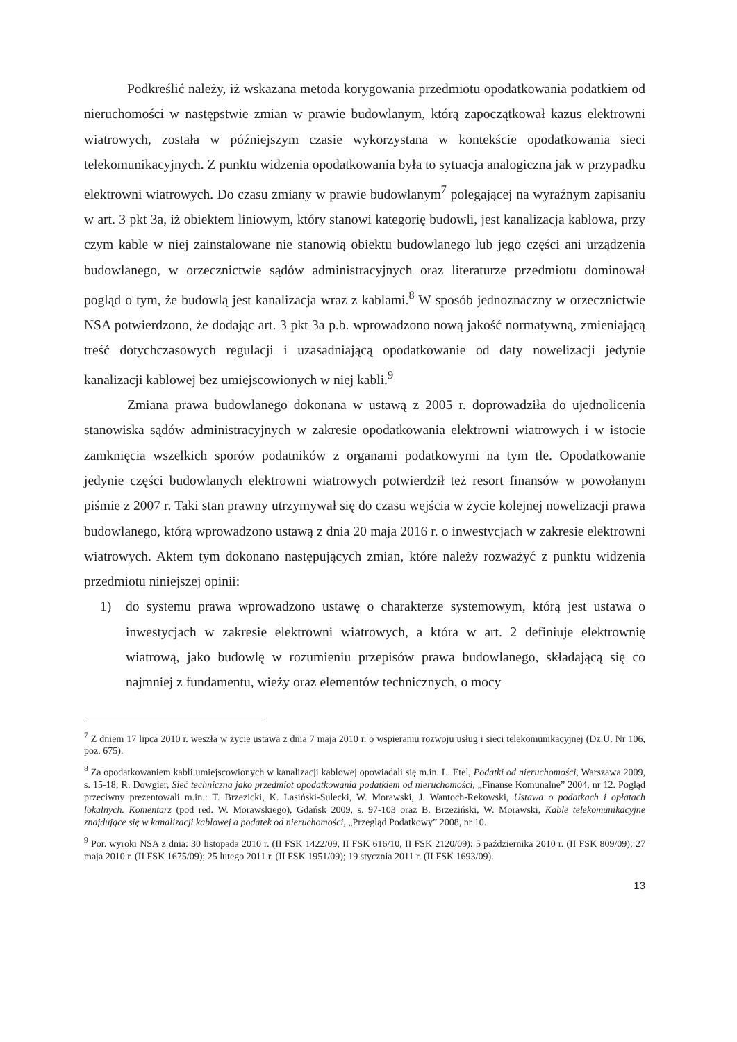Podkreślić należy, iż wskazana metoda korygowania przedmiotu opodatkowania podatkiem od nieruchomości w następstwie zmian w prawie budowlanym, którą zapoczątkował kazus elektrowni wiatrowych, została w późniejszym czasie wykorzystana w kontekście opodatkowania sieci telekomunikacyjnych. Z punktu widzenia opodatkowania była to sytuacja analogiczna jak w przypadku elektrowni wiatrowych. Do czasu zmiany w prawie budowlanym<sup>7</sup> polegającej na wyraźnym zapisaniu w art. 3 pkt 3a, iż obiektem liniowym, który stanowi kategorię budowli, jest kanalizacja kablowa, przy czym kable w niej zainstalowane nie stanowią obiektu budowlanego lub jego części ani urządzenia budowlanego, w orzecznictwie sądów administracyjnych oraz literaturze przedmiotu dominował pogląd o tym, że budowlą jest kanalizacja wraz z kablami.<sup>8</sup> W sposób jednoznaczny w orzecznictwie NSA potwierdzono, że dodając art. 3 pkt 3a p.b. wprowadzono nową jakość normatywną, zmieniającą treść dotychczasowych regulacji i uzasadniającą opodatkowanie od daty nowelizacji jedynie kanalizacji kablowej bez umiejscowionych w niej kabli.<sup>9</sup>
Zmiana prawa budowlanego dokonana w ustawą z 2005 r. doprowadziła do ujednolicenia stanowiska sądów administracyjnych w zakresie opodatkowania elektrowni wiatrowych i w istocie zamknięcia wszelkich sporów podatników z organami podatkowymi na tym tle. Opodatkowanie jedynie części budowlanych elektrowni wiatrowych potwierdził też resort finansów w powołanym piśmie z 2007 r. Taki stan prawny utrzymywał się do czasu wejścia w życie kolejnej nowelizacji prawa budowlanego, którą wprowadzono ustawą z dnia 20 maja 2016 r. o inwestycjach w zakresie elektrowni wiatrowych. Aktem tym dokonano następujących zmian, które należy rozważyć z punktu widzenia przedmiotu niniejszej opinii:
1) do systemu prawa wprowadzono ustawę o charakterze systemowym, którą jest ustawa o inwestycjach w zakresie elektrowni wiatrowych, a która w art. 2 definiuje elektrownię wiatrową, jako budowlę w rozumieniu przepisów prawa budowlanego, składającą się co najmniej z fundamentu, wieży oraz elementów technicznych, o mocy
<sup>7</sup> Z dniem 17 lipca 2010 r. weszła w życie ustawa z dnia 7 maja 2010 r. o wspieraniu rozwoju usług i sieci telekomunikacyjnej (Dz.U. Nr 106, poz. 675).
<sup>8</sup> Za opodatkowaniem kabli umiejscowionych w kanalizacji kablowej opowiadali się m.in. L. Etel, Podatki od nieruchomości, Warszawa 2009, s. 15-18; R. Dowgier, Sieć techniczna jako przedmiot opodatkowania podatkiem od nieruchomości, „Finanse Komunalne” 2004, nr 12. Pogląd przeciwny prezentowali m.in.: T. Brzezicki, K. Lasiński-Sulecki, W. Morawski, J. Wantoch-Rekowski, Ustawa o podatkach i opłatach lokalnych. Komentarz (pod red. W. Morawskiego), Gdańsk 2009, s. 97-103 oraz B. Brzeziński, W. Morawski, Kable telekomunikacyjne znajdujące się w kanalizacji kablowej a podatek od nieruchomości, „Przegląd Podatkowy” 2008, nr 10.
<sup>9</sup> Por. wyroki NSA z dnia: 30 listopada 2010 r. (II FSK 1422/09, II FSK 616/10, II FSK 2120/09): 5 października 2010 r. (II FSK 809/09); 27 maja 2010 r. (II FSK 1675/09); 25 lutego 2011 r. (II FSK 1951/09); 19 stycznia 2011 r. (II FSK 1693/09).
13